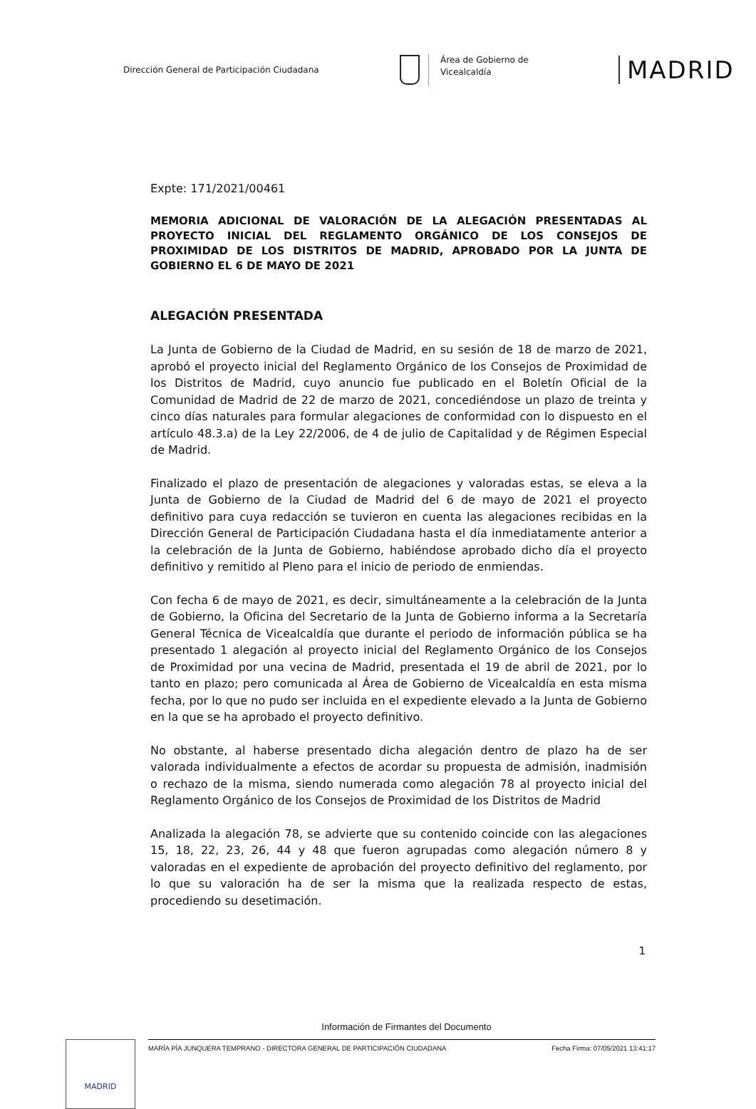Dirección General de Participación Ciudadana
Área de Gobierno de
Vicealcaldía
MADRID
Expte: 171/2021/00461
MEMORIA ADICIONAL DE VALORACIÓN DE LA ALEGACIÓN PRESENTADAS AL PROYECTO INICIAL DEL REGLAMENTO ORGÁNICO DE LOS CONSEJOS DE PROXIMIDAD DE LOS DISTRITOS DE MADRID, APROBADO POR LA JUNTA DE GOBIERNO EL 6 DE MAYO DE 2021
ALEGACIÓN PRESENTADA
La Junta de Gobierno de la Ciudad de Madrid, en su sesión de 18 de marzo de 2021, aprobó el proyecto inicial del Reglamento Orgánico de los Consejos de Proximidad de los Distritos de Madrid, cuyo anuncio fue publicado en el Boletín Oficial de la Comunidad de Madrid de 22 de marzo de 2021, concediéndose un plazo de treinta y cinco días naturales para formular alegaciones de conformidad con lo dispuesto en el artículo 48.3.a) de la Ley 22/2006, de 4 de julio de Capitalidad y de Régimen Especial de Madrid.
Finalizado el plazo de presentación de alegaciones y valoradas estas, se eleva a la Junta de Gobierno de la Ciudad de Madrid del 6 de mayo de 2021 el proyecto definitivo para cuya redacción se tuvieron en cuenta las alegaciones recibidas en la Dirección General de Participación Ciudadana hasta el día inmediatamente anterior a la celebración de la Junta de Gobierno, habiéndose aprobado dicho día el proyecto definitivo y remitido al Pleno para el inicio de periodo de enmiendas.
Con fecha 6 de mayo de 2021, es decir, simultáneamente a la celebración de la Junta de Gobierno, la Oficina del Secretario de la Junta de Gobierno informa a la Secretaría General Técnica de Vicealcaldía que durante el periodo de información pública se ha presentado 1 alegación al proyecto inicial del Reglamento Orgánico de los Consejos de Proximidad por una vecina de Madrid, presentada el 19 de abril de 2021, por lo tanto en plazo; pero comunicada al Área de Gobierno de Vicealcaldía en esta misma fecha, por lo que no pudo ser incluida en el expediente elevado a la Junta de Gobierno en la que se ha aprobado el proyecto definitivo.
No obstante, al haberse presentado dicha alegación dentro de plazo ha de ser valorada individualmente a efectos de acordar su propuesta de admisión, inadmisión o rechazo de la misma, siendo numerada como alegación 78 al proyecto inicial del Reglamento Orgánico de los Consejos de Proximidad de los Distritos de Madrid
Analizada la alegación 78, se advierte que su contenido coincide con las alegaciones 15, 18, 22, 23, 26, 44 y 48 que fueron agrupadas como alegación número 8 y valoradas en el expediente de aprobación del proyecto definitivo del reglamento, por lo que su valoración ha de ser la misma que la realizada respecto de estas, procediendo su desetimación.
1
Información de Firmantes del Documento
MADRID
MARÍA PÍA JUNQUERA TEMPRANO - DIRECTORA GENERAL DE PARTICIPACIÓN CIUDADANA Fecha Firma: 07/05/2021 13:41:17